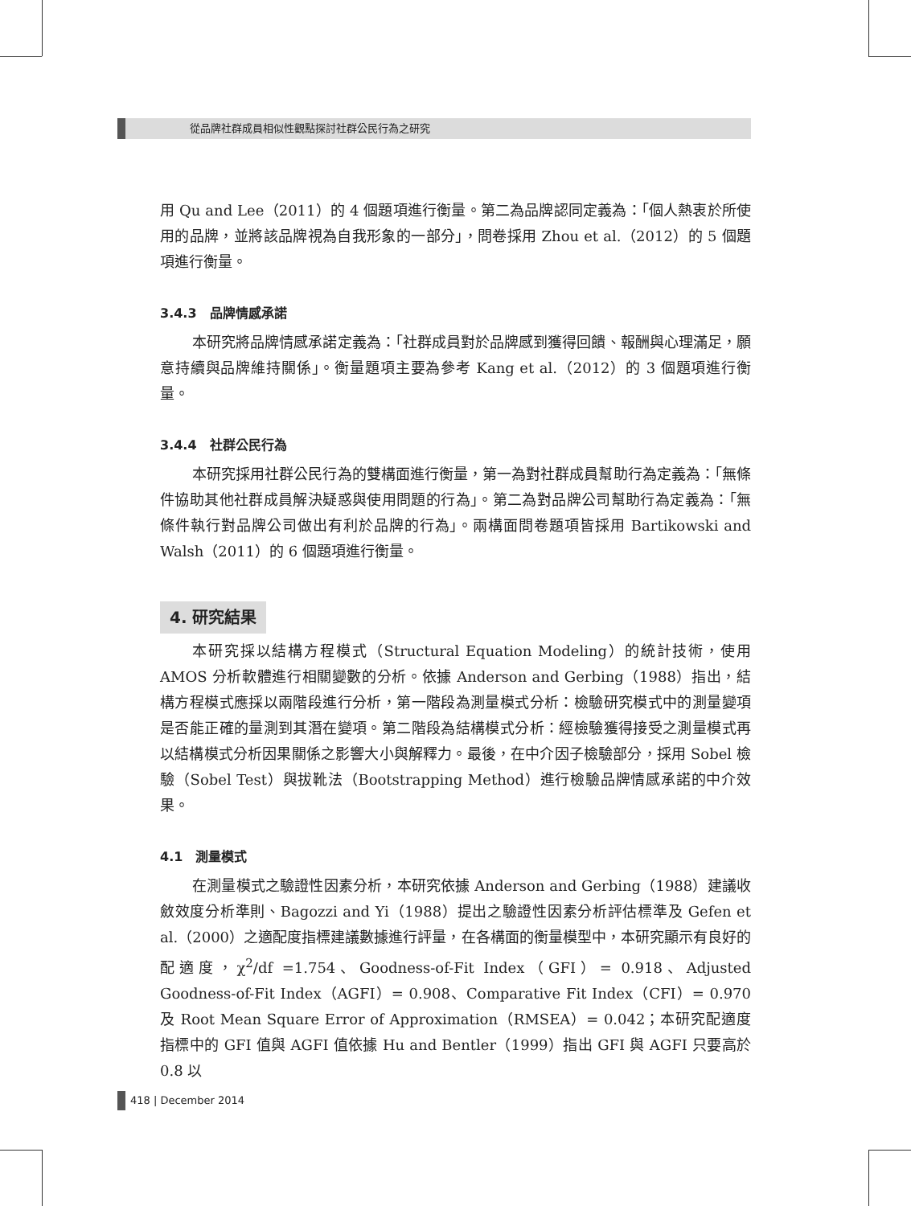從品牌社群成員相似性觀點探討社群公民行為之研究
用 Qu and Lee（2011）的 4 個題項進行衡量。第二為品牌認同定義為：「個人熱衷於所使用的品牌，並將該品牌視為自我形象的一部分」，問卷採用 Zhou et al.（2012）的 5 個題項進行衡量。
3.4.3　品牌情感承諾
本研究將品牌情感承諾定義為：「社群成員對於品牌感到獲得回饋、報酬與心理滿足，願意持續與品牌維持關係」。衡量題項主要為參考 Kang et al.（2012）的 3 個題項進行衡量。
3.4.4　社群公民行為
本研究採用社群公民行為的雙構面進行衡量，第一為對社群成員幫助行為定義為：「無條件協助其他社群成員解決疑惑與使用問題的行為」。第二為對品牌公司幫助行為定義為：「無條件執行對品牌公司做出有利於品牌的行為」。兩構面問卷題項皆採用 Bartikowski and Walsh（2011）的 6 個題項進行衡量。
4. 研究結果
本研究採以結構方程模式（Structural Equation Modeling）的統計技術，使用 AMOS 分析軟體進行相關變數的分析。依據 Anderson and Gerbing（1988）指出，結構方程模式應採以兩階段進行分析，第一階段為測量模式分析：檢驗研究模式中的測量變項是否能正確的量測到其潛在變項。第二階段為結構模式分析：經檢驗獲得接受之測量模式再以結構模式分析因果關係之影響大小與解釋力。最後，在中介因子檢驗部分，採用 Sobel 檢驗（Sobel Test）與拔靴法（Bootstrapping Method）進行檢驗品牌情感承諾的中介效果。
4.1　測量模式
在測量模式之驗證性因素分析，本研究依據 Anderson and Gerbing（1988）建議收斂效度分析準則、Bagozzi and Yi（1988）提出之驗證性因素分析評估標準及 Gefen et al.（2000）之適配度指標建議數據進行評量，在各構面的衡量模型中，本研究顯示有良好的配適度，χ<sup>2</sup>/df =1.754、Goodness-of-Fit Index（GFI）= 0.918、Adjusted Goodness-of-Fit Index（AGFI）= 0.908、Comparative Fit Index（CFI）= 0.970 及 Root Mean Square Error of Approximation（RMSEA）= 0.042；本研究配適度指標中的 GFI 值與 AGFI 值依據 Hu and Bentler（1999）指出 GFI 與 AGFI 只要高於 0.8 以
418 | December 2014